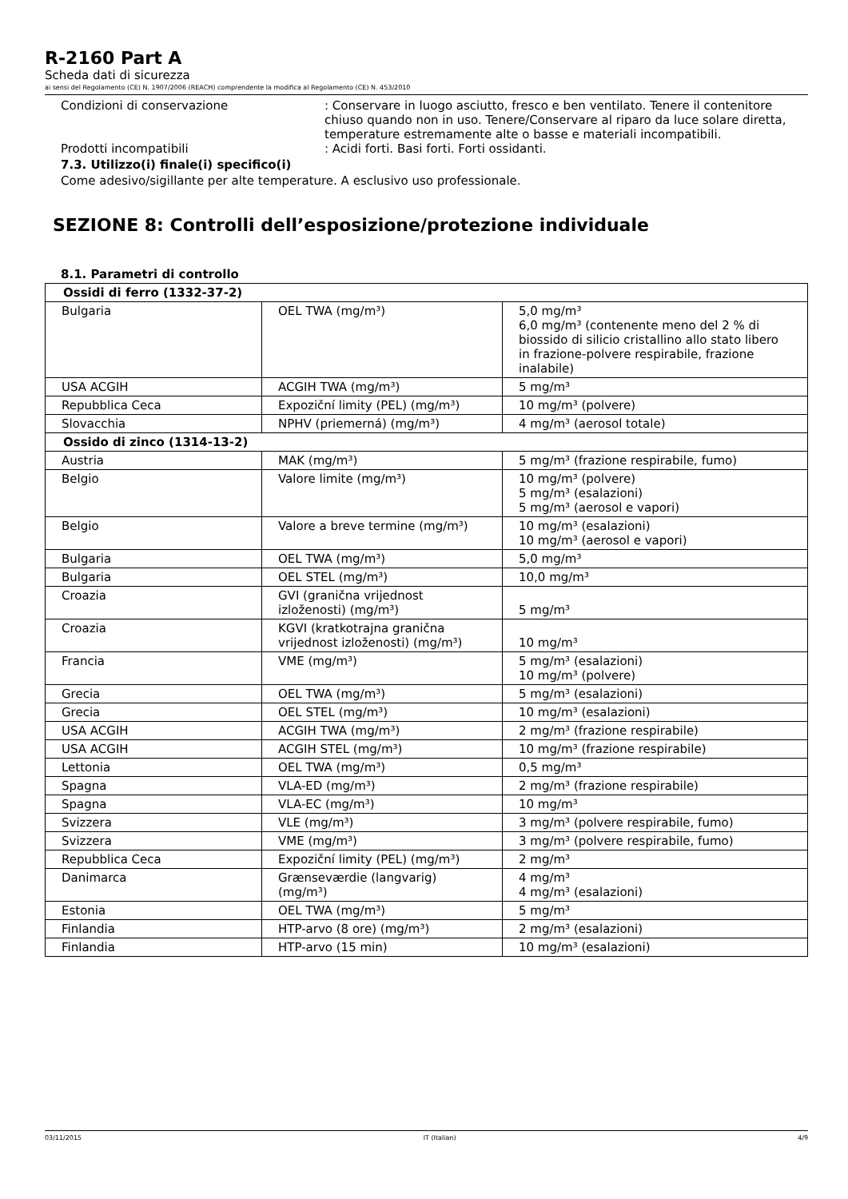R-2160 Part A
Scheda dati di sicurezza
ai sensi del Regolamento (CE) N. 1907/2006 (REACH) comprendente la modifica al Regolamento (CE) N. 453/2010
Condizioni di conservazione : Conservare in luogo asciutto, fresco e ben ventilato. Tenere il contenitore chiuso quando non in uso. Tenere/Conservare al riparo da luce solare diretta, temperature estremamente alte o basse e materiali incompatibili.
Prodotti incompatibili : Acidi forti. Basi forti. Forti ossidanti.
7.3. Utilizzo(i) finale(i) specifico(i)
Come adesivo/sigillante per alte temperature. A esclusivo uso professionale.
SEZIONE 8: Controlli dell’esposizione/protezione individuale
8.1. Parametri di controllo
| Ossidi di ferro (1332-37-2) | | |
| --- | --- | --- |
| Bulgaria | OEL TWA (mg/m³) | 5,0 mg/m³ 6,0 mg/m³ (contenente meno del 2 % di biossido di silicio cristallino allo stato libero in frazione-polvere respirabile, frazione inalabile) |
| USA ACGIH | ACGIH TWA (mg/m³) | 5 mg/m³ |
| Repubblica Ceca | Expoziční limity (PEL) (mg/m³) | 10 mg/m³ (polvere) |
| Slovacchia | NPHV (priemerná) (mg/m³) | 4 mg/m³ (aerosol totale) |
| Ossido di zinco (1314-13-2) | | |
| Austria | MAK (mg/m³) | 5 mg/m³ (frazione respirabile, fumo) |
| Belgio | Valore limite (mg/m³) | 10 mg/m³ (polvere) 5 mg/m³ (esalazioni) 5 mg/m³ (aerosol e vapori) |
| Belgio | Valore a breve termine (mg/m³) | 10 mg/m³ (esalazioni) 10 mg/m³ (aerosol e vapori) |
| Bulgaria | OEL TWA (mg/m³) | 5,0 mg/m³ |
| Bulgaria | OEL STEL (mg/m³) | 10,0 mg/m³ |
| Croazia | GVI (granična vrijednost izloženosti) (mg/m³) | 5 mg/m³ |
| Croazia | KGVI (kratkotrajna granična vrijednost izloženosti) (mg/m³) | 10 mg/m³ |
| Francia | VME (mg/m³) | 5 mg/m³ (esalazioni) 10 mg/m³ (polvere) |
| Grecia | OEL TWA (mg/m³) | 5 mg/m³ (esalazioni) |
| Grecia | OEL STEL (mg/m³) | 10 mg/m³ (esalazioni) |
| USA ACGIH | ACGIH TWA (mg/m³) | 2 mg/m³ (frazione respirabile) |
| USA ACGIH | ACGIH STEL (mg/m³) | 10 mg/m³ (frazione respirabile) |
| Lettonia | OEL TWA (mg/m³) | 0,5 mg/m³ |
| Spagna | VLA-ED (mg/m³) | 2 mg/m³ (frazione respirabile) |
| Spagna | VLA-EC (mg/m³) | 10 mg/m³ |
| Svizzera | VLE (mg/m³) | 3 mg/m³ (polvere respirabile, fumo) |
| Svizzera | VME (mg/m³) | 3 mg/m³ (polvere respirabile, fumo) |
| Repubblica Ceca | Expoziční limity (PEL) (mg/m³) | 2 mg/m³ |
| Danimarca | Grænseværdie (langvarig) (mg/m³) | 4 mg/m³ 4 mg/m³ (esalazioni) |
| Estonia | OEL TWA (mg/m³) | 5 mg/m³ |
| Finlandia | HTP-arvo (8 ore) (mg/m³) | 2 mg/m³ (esalazioni) |
| Finlandia | HTP-arvo (15 min) | 10 mg/m³ (esalazioni) |
03/11/2015 IT (Italian) 4/9